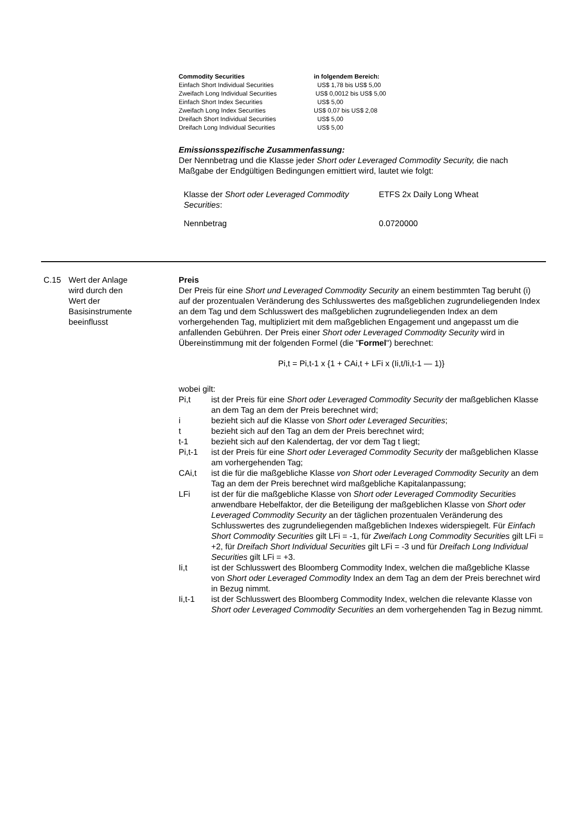| Commodity Securities | in folgendem Bereich: |
| --- | --- |
| Einfach Short Individual Securities | US$ 1,78 bis US$ 5,00 |
| Zweifach Long Individual Securities | US$ 0,0012 bis US$ 5,00 |
| Einfach Short Index Securities | US$ 5,00 |
| Zweifach Long Index Securities | US$ 0,07 bis US$ 2,08 |
| Dreifach Short Individual Securities | US$ 5,00 |
| Dreifach Long Individual Securities | US$ 5,00 |
Emissionsspezifische Zusammenfassung:
Der Nennbetrag und die Klasse jeder Short oder Leveraged Commodity Security, die nach Maßgabe der Endgültigen Bedingungen emittiert wird, lautet wie folgt:
| Klasse der Short oder Leveraged Commodity Securities : | ETFS 2x Daily Long Wheat |
| Nennbetrag | 0.0720000 |
C.15 Wert der Anlage
wird durch den
Wert der
Basisinstrumente
beeinflusst
Preis
Der Preis für eine Short und Leveraged Commodity Security an einem bestimmten Tag beruht (i) auf der prozentualen Veränderung des Schlusswertes des maßgeblichen zugrundeliegenden Index an dem Tag und dem Schlusswert des maßgeblichen zugrundeliegenden Index an dem vorhergehenden Tag, multipliziert mit dem maßgeblichen Engagement und angepasst um die anfallenden Gebühren. Der Preis einer Short oder Leveraged Commodity Security wird in Übereinstimmung mit der folgenden Formel (die "Formel") berechnet:
Pi,t = Pi,t-1 x {1 + CAi,t + LFi x (Ii,t/Ii,t-1 — 1)}
wobei gilt:
| Pi,t | ist der Preis für eine Short oder Leveraged Commodity Security der maßgeblichen Klasse an dem Tag an dem der Preis berechnet wird; |
| i | bezieht sich auf die Klasse von Short oder Leveraged Securities ; |
| t | bezieht sich auf den Tag an dem der Preis berechnet wird; |
| t-1 | bezieht sich auf den Kalendertag, der vor dem Tag t liegt; |
| Pi,t-1 | ist der Preis für eine Short oder Leveraged Commodity Security der maßgeblichen Klasse am vorhergehenden Tag; |
| CAi,t | ist die für die maßgebliche Klasse von Short oder Leveraged Commodity Security an dem Tag an dem der Preis berechnet wird maßgebliche Kapitalanpassung; |
| LFi | ist der für die maßgebliche Klasse von Short oder Leveraged Commodity Securities anwendbare Hebelfaktor, der die Beteiligung der maßgeblichen Klasse von Short oder Leveraged Commodity Security an der täglichen prozentualen Veränderung des Schlusswertes des zugrundeliegenden maßgeblichen Indexes widerspiegelt. Für Einfach Short Commodity Securities gilt LFi = -1, für Zweifach Long Commodity Securities gilt LFi = +2, für Dreifach Short Individual Securities gilt LFi = -3 und für Dreifach Long Individual Securities gilt LFi = +3. |
| Ii,t | ist der Schlusswert des Bloomberg Commodity Index, welchen die maßgebliche Klasse von Short oder Leveraged Commodity Index an dem Tag an dem der Preis berechnet wird in Bezug nimmt. |
| Ii,t-1 | ist der Schlusswert des Bloomberg Commodity Index, welchen die relevante Klasse von Short oder Leveraged Commodity Securities an dem vorhergehenden Tag in Bezug nimmt. |